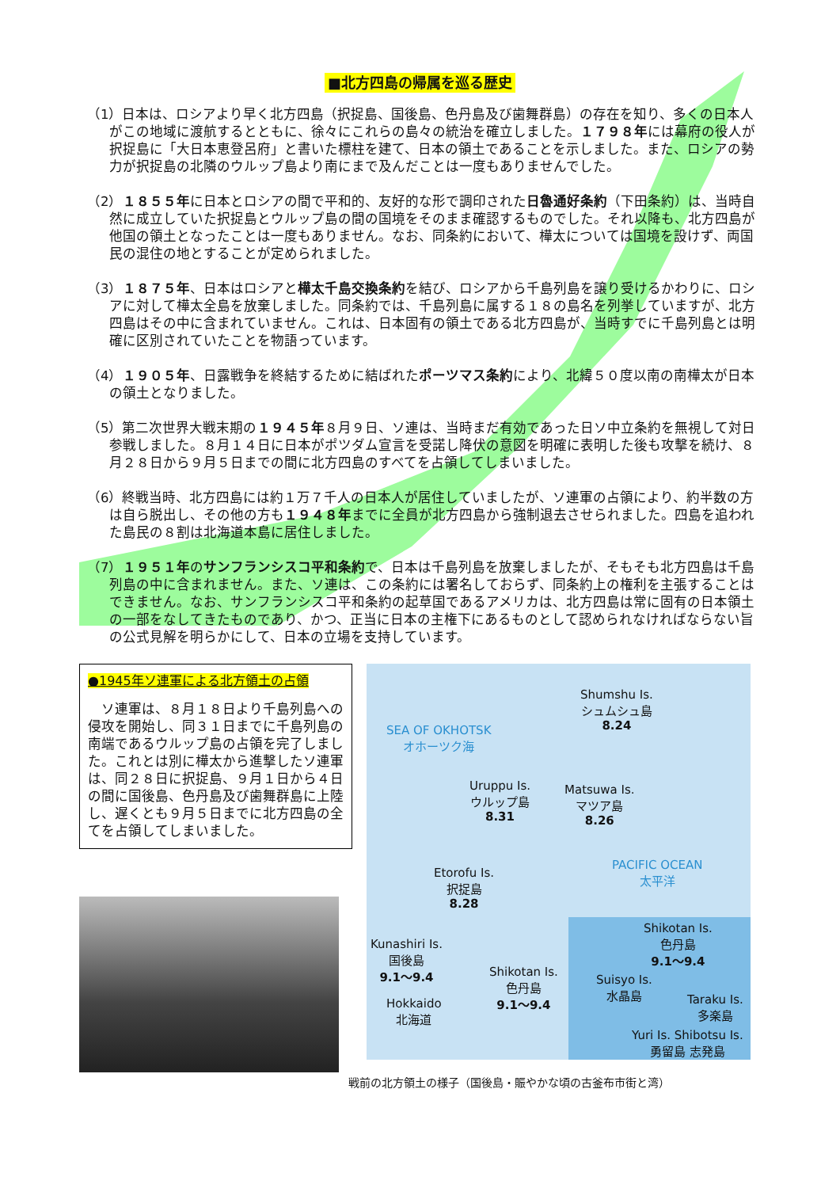■北方四島の帰属を巡る歴史
（1）日本は、ロシアより早く北方四島（択捉島、国後島、色丹島及び歯舞群島）の存在を知り、多くの日本人がこの地域に渡航するとともに、徐々にこれらの島々の統治を確立しました。１７９８年には幕府の役人が択捉島に「大日本恵登呂府」と書いた標柱を建て、日本の領土であることを示しました。また、ロシアの勢力が択捉島の北隣のウルップ島より南にまで及んだことは一度もありませんでした。
（2）１８５５年に日本とロシアの間で平和的、友好的な形で調印された日魯通好条約（下田条約）は、当時自然に成立していた択捉島とウルップ島の間の国境をそのまま確認するものでした。それ以降も、北方四島が他国の領土となったことは一度もありません。なお、同条約において、樺太については国境を設けず、両国民の混住の地とすることが定められました。
（3）１８７５年、日本はロシアと樺太千島交換条約を結び、ロシアから千島列島を譲り受けるかわりに、ロシアに対して樺太全島を放棄しました。同条約では、千島列島に属する１８の島名を列挙していますが、北方四島はその中に含まれていません。これは、日本固有の領土である北方四島が、当時すでに千島列島とは明確に区別されていたことを物語っています。
（4）１９０５年、日露戦争を終結するために結ばれたポーツマス条約により、北緯５０度以南の南樺太が日本の領土となりました。
（5）第二次世界大戦末期の１９４５年８月９日、ソ連は、当時まだ有効であった日ソ中立条約を無視して対日参戦しました。８月１４日に日本がポツダム宣言を受諾し降伏の意図を明確に表明した後も攻撃を続け、８月２８日から９月５日までの間に北方四島のすべてを占領してしまいました。
（6）終戦当時、北方四島には約１万７千人の日本人が居住していましたが、ソ連軍の占領により、約半数の方は自ら脱出し、その他の方も１９４８年までに全員が北方四島から強制退去させられました。四島を追われた島民の８割は北海道本島に居住しました。
（7）１９５１年のサンフランシスコ平和条約で、日本は千島列島を放棄しましたが、そもそも北方四島は千島列島の中に含まれません。また、ソ連は、この条約には署名しておらず、同条約上の権利を主張することはできません。なお、サンフランシスコ平和条約の起草国であるアメリカは、北方四島は常に固有の日本領土の一部をなしてきたものであり、かつ、正当に日本の主権下にあるものとして認められなければならない旨の公式見解を明らかにして、日本の立場を支持しています。
●1945年ソ連軍による北方領土の占領
　ソ連軍は、８月１８日より千島列島への侵攻を開始し、同３１日までに千島列島の南端であるウルップ島の占領を完了しました。これとは別に樺太から進撃したソ連軍は、同２８日に択捉島、９月１日から４日の間に国後島、色丹島及び歯舞群島に上陸し、遅くとも９月５日までに北方四島の全てを占領してしまいました。
Shumshu Is.
シュムシュ島
8.24
SEA OF OKHOTSK
オホーツク海
Uruppu Is.
ウルップ島
8.31
Matsuwa Is.
マツア島
8.26
PACIFIC OCEAN
太平洋
Etorofu Is.
択捉島
8.28
Kunashiri Is.
国後島
9.1～9.4
Shikotan Is.
色丹島
9.1～9.4
Hokkaido
北海道
Shikotan Is.
色丹島
9.1～9.4
Suisyo Is.
水晶島
Taraku Is.
多楽島
Yuri Is. Shibotsu Is.
勇留島 志発島
戦前の北方領土の様子（国後島・賑やかな頃の古釜布市街と湾）